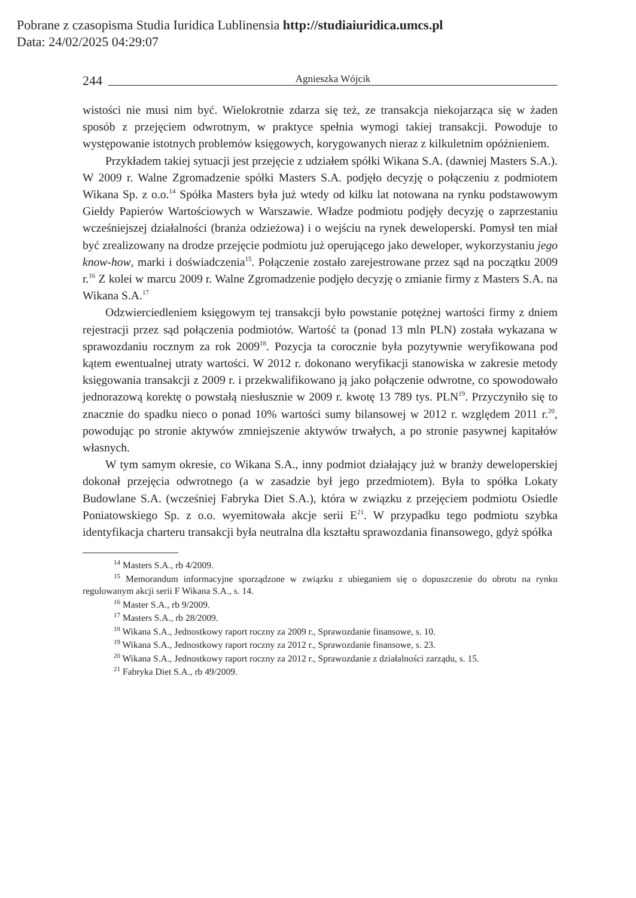Pobrane z czasopisma Studia Iuridica Lublinensia http://studiaiuridica.umcs.pl
Data: 24/02/2025 04:29:07
244 Agnieszka Wójcik
wistości nie musi nim być. Wielokrotnie zdarza się też, ze transakcja niekojarząca się w żaden sposób z przejęciem odwrotnym, w praktyce spełnia wymogi takiej transakcji. Powoduje to występowanie istotnych problemów księgowych, korygowanych nieraz z kilkuletnim opóźnieniem.
Przykładem takiej sytuacji jest przejęcie z udziałem spółki Wikana S.A. (dawniej Masters S.A.). W 2009 r. Walne Zgromadzenie spółki Masters S.A. podjęło decyzję o połączeniu z podmiotem Wikana Sp. z o.o.<sup>14</sup> Spółka Masters była już wtedy od kilku lat notowana na rynku podstawowym Giełdy Papierów Wartościowych w Warszawie. Władze podmiotu podjęły decyzję o zaprzestaniu wcześniejszej działalności (branża odzieżowa) i o wejściu na rynek deweloperski. Pomysł ten miał być zrealizowany na drodze przejęcie podmiotu już operującego jako deweloper, wykorzystaniu jego know-how, marki i doświadczenia<sup>15</sup>. Połączenie zostało zarejestrowane przez sąd na początku 2009 r.<sup>16</sup> Z kolei w marcu 2009 r. Walne Zgromadzenie podjęło decyzję o zmianie firmy z Masters S.A. na Wikana S.A.<sup>17</sup>
Odzwierciedleniem księgowym tej transakcji było powstanie potężnej wartości firmy z dniem rejestracji przez sąd połączenia podmiotów. Wartość ta (ponad 13 mln PLN) została wykazana w sprawozdaniu rocznym za rok 2009<sup>18</sup>. Pozycja ta corocznie była pozytywnie weryfikowana pod kątem ewentualnej utraty wartości. W 2012 r. dokonano weryfikacji stanowiska w zakresie metody księgowania transakcji z 2009 r. i przekwalifikowano ją jako połączenie odwrotne, co spowodowało jednorazową korektę o powstałą niesłusznie w 2009 r. kwotę 13 789 tys. PLN<sup>19</sup>. Przyczyniło się to znacznie do spadku nieco o ponad 10% wartości sumy bilansowej w 2012 r. względem 2011 r.<sup>20</sup>, powodując po stronie aktywów zmniejszenie aktywów trwałych, a po stronie pasywnej kapitałów własnych.
W tym samym okresie, co Wikana S.A., inny podmiot działający już w branży deweloperskiej dokonał przejęcia odwrotnego (a w zasadzie był jego przedmiotem). Była to spółka Lokaty Budowlane S.A. (wcześniej Fabryka Diet S.A.), która w związku z przejęciem podmiotu Osiedle Poniatowskiego Sp. z o.o. wyemitowała akcje serii E<sup>21</sup>. W przypadku tego podmiotu szybka identyfikacja charteru transakcji była neutralna dla kształtu sprawozdania finansowego, gdyż spółka
<sup>14</sup> Masters S.A., rb 4/2009.
<sup>15</sup> Memorandum informacyjne sporządzone w związku z ubieganiem się o dopuszczenie do obrotu na rynku regulowanym akcji serii F Wikana S.A., s. 14.
<sup>16</sup> Master S.A., rb 9/2009.
<sup>17</sup> Masters S.A., rb 28/2009.
<sup>18</sup> Wikana S.A., Jednostkowy raport roczny za 2009 r., Sprawozdanie finansowe, s. 10.
<sup>19</sup> Wikana S.A., Jednostkowy raport roczny za 2012 r., Sprawozdanie finansowe, s. 23.
<sup>20</sup> Wikana S.A., Jednostkowy raport roczny za 2012 r., Sprawozdanie z działalności zarządu, s. 15.
<sup>21</sup> Fabryka Diet S.A., rb 49/2009.